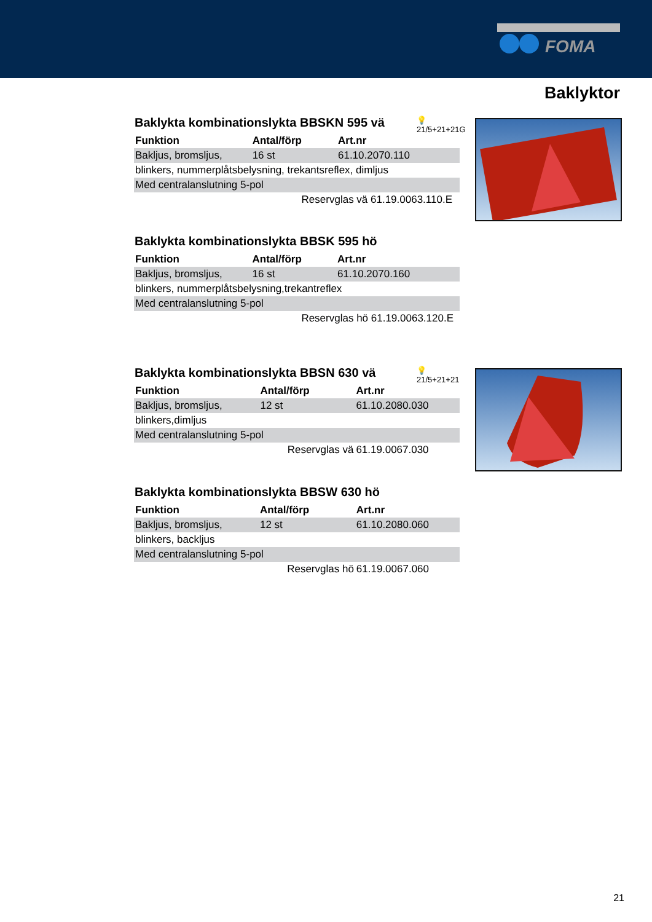FOMA
Baklyktor
Baklykta kombinationslykta BBSKN 595 vä
💡
21/5+21+21G
| Funktion | Antal/förp | Art.nr |
| --- | --- | --- |
| Bakljus, bromsljus, | 16 st | 61.10.2070.110 |
| blinkers, nummerplåtsbelysning, trekantsreflex, dimljus | | |
| Med centralanslutning 5-pol | | |
| | Reservglas vä 61.19.0063.110.E | |
Baklykta kombinationslykta BBSK 595 hö
| Funktion | Antal/förp | Art.nr |
| --- | --- | --- |
| Bakljus, bromsljus, | 16 st | 61.10.2070.160 |
| blinkers, nummerplåtsbelysning,trekantreflex | | |
| Med centralanslutning 5-pol | | |
| | Reservglas hö 61.19.0063.120.E | |
Baklykta kombinationslykta BBSN 630 vä
💡
21/5+21+21
| Funktion | Antal/förp | Art.nr |
| --- | --- | --- |
| Bakljus, bromsljus, | 12 st | 61.10.2080.030 |
| blinkers,dimljus | | |
| Med centralanslutning 5-pol | | |
| | Reservglas vä | 61.19.0067.030 |
Baklykta kombinationslykta BBSW 630 hö
| Funktion | Antal/förp | Art.nr |
| --- | --- | --- |
| Bakljus, bromsljus, | 12 st | 61.10.2080.060 |
| blinkers, backljus | | |
| Med centralanslutning 5-pol | | |
| | Reservglas hö | 61.19.0067.060 |
21